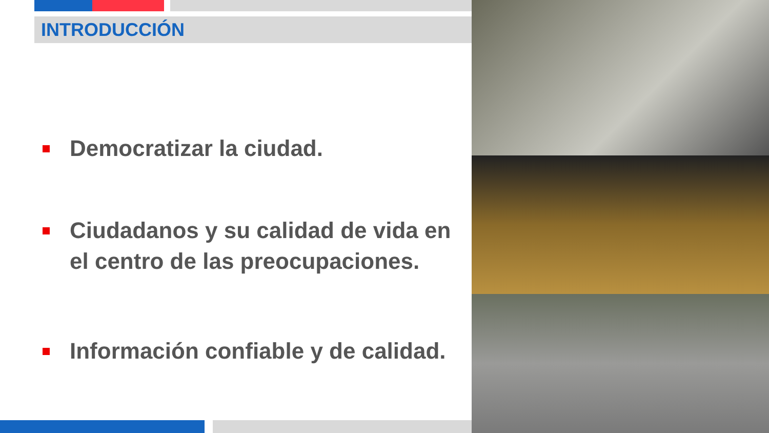INTRODUCCIÓN
Democratizar la ciudad.
Ciudadanos y su calidad de vida en el centro de las preocupaciones.
Información confiable y de calidad.